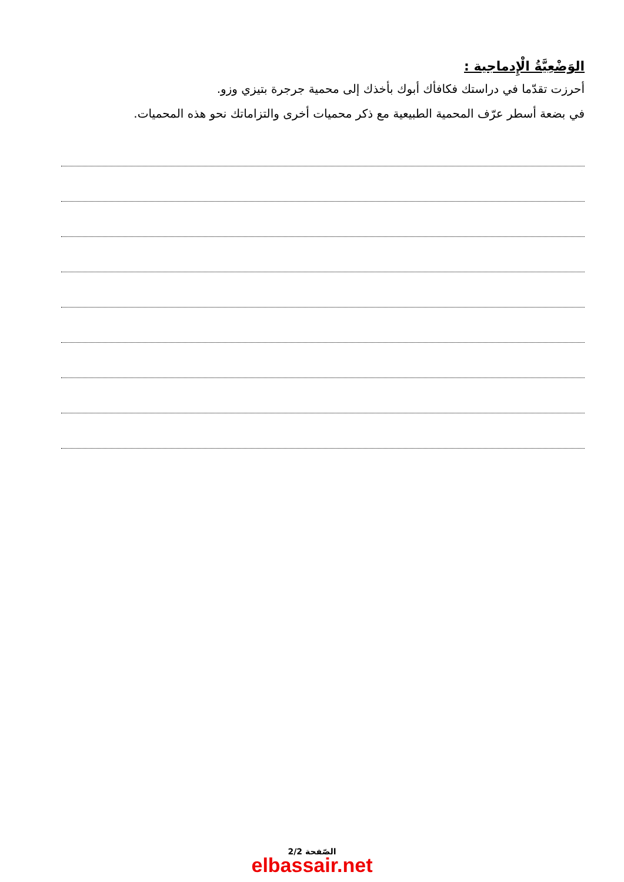الوَضْعِيَّةُ الْإِدماجية :
أحرزت تقدّما في دراستك فكافأك أبوك بأخذك إلى محمية جرجرة بتيزي وزو.
في بضعة أسطر عرّف المحمية الطبيعية مع ذكر محميات أخرى والتزاماتك نحو هذه المحميات.
الصّفحة 2/2
elbassair.net